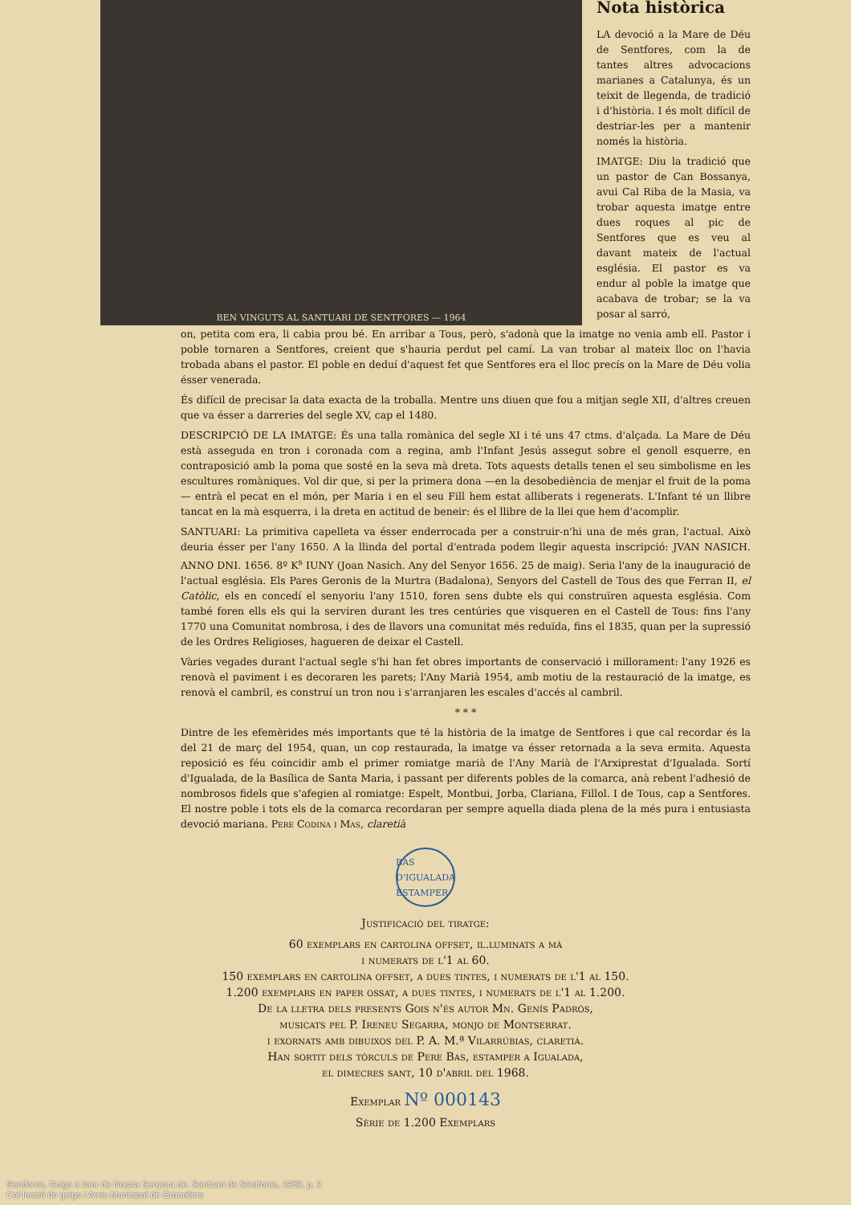BEN VINGUTS AL SANTUARI DE SENTFORES — 1964
Nota històrica
LA devoció a la Mare de Déu de Sentfores, com la de tantes altres advocacions marianes a Catalunya, és un teixit de llegenda, de tradició i d'història. I és molt difícil de destriar-les per a mantenir només la història.
IMATGE: Diu la tradició que un pastor de Can Bossanya, avui Cal Riba de la Masia, va trobar aquesta imatge entre dues roques al pic de Sentfores que es veu al davant mateix de l'actual església. El pastor es va endur al poble la imatge que acabava de trobar; se la va posar al sarró,
on, petita com era, li cabia prou bé. En arribar a Tous, però, s'adonà que la imatge no venia amb ell. Pastor i poble tornaren a Sentfores, creient que s'hauria perdut pel camí. La van trobar al mateix lloc on l'havia trobada abans el pastor. El poble en deduí d'aquest fet que Sentfores era el lloc precís on la Mare de Déu volia ésser venerada.
És difícil de precisar la data exacta de la troballa. Mentre uns diuen que fou a mitjan segle XII, d'altres creuen que va ésser a darreries del segle XV, cap el 1480.
DESCRIPCIÓ DE LA IMATGE: És una talla romànica del segle XI i té uns 47 ctms. d'alçada. La Mare de Déu està asseguda en tron i coronada com a regina, amb l'Infant Jesús assegut sobre el genoll esquerre, en contraposició amb la poma que sosté en la seva mà dreta. Tots aquests detalls tenen el seu simbolisme en les escultures romàniques. Vol dir que, si per la primera dona —en la desobediència de menjar el fruit de la poma— entrà el pecat en el món, per Maria i en el seu Fill hem estat alliberats i regenerats. L'Infant té un llibre tancat en la mà esquerra, i la dreta en actitud de beneir: és el llibre de la llei que hem d'acomplir.
SANTUARI: La primitiva capelleta va ésser enderrocada per a construir-n'hi una de més gran, l'actual. Això deuria ésser per l'any 1650. A la llinda del portal d'entrada podem llegir aquesta inscripció: JVAN NASICH. ANNO DNI. 1656. 8º K<sup>s</sup> IUNY (Joan Nasich. Any del Senyor 1656. 25 de maig). Seria l'any de la inauguració de l'actual església. Els Pares Geronis de la Murtra (Badalona), Senyors del Castell de Tous des que Ferran II, el Catòlic, els en concedí el senyoriu l'any 1510, foren sens dubte els qui construïren aquesta església. Com també foren ells els qui la serviren durant les tres centúries que visqueren en el Castell de Tous: fins l'any 1770 una Comunitat nombrosa, i des de llavors una comunitat més reduïda, fins el 1835, quan per la supressió de les Ordres Religioses, hagueren de deixar el Castell.
Vàries vegades durant l'actual segle s'hi han fet obres importants de conservació i millorament: l'any 1926 es renovà el paviment i es decoraren les parets; l'Any Marià 1954, amb motiu de la restauració de la imatge, es renovà el cambril, es construí un tron nou i s'arranjaren les escales d'accés al cambril.
* * *
Dintre de les efemèrides més importants que té la història de la imatge de Sentfores i que cal recordar és la del 21 de març del 1954, quan, un cop restaurada, la imatge va ésser retornada a la seva ermita. Aquesta reposició es féu coincidir amb el primer romiatge marià de l'Any Marià de l'Arxiprestat d'Igualada. Sortí d'Igualada, de la Basílica de Santa Maria, i passant per diferents pobles de la comarca, anà rebent l'adhesió de nombrosos fidels que s'afegien al romiatge: Espelt, Montbui, Jorba, Clariana, Fillol. I de Tous, cap a Sentfores. El nostre poble i tots els de la comarca recordaran per sempre aquella diada plena de la més pura i entusiasta devoció mariana. Pere Codina i Mas, claretià
BAS D'IGUALADA ESTAMPER
Justificació del tiratge:
60 exemplars en cartolina offset, il.luminats a mà
i numerats de l'1 al 60.
150 exemplars en cartolina offset, a dues tintes, i numerats de l'1 al 150.
1.200 exemplars en paper ossat, a dues tintes, i numerats de l'1 al 1.200.
De la lletra dels presents Gois n'és autor Mn. Genís Padrós,
musicats pel P. Ireneu Segarra, monjo de Montserrat.
i exornats amb dibuixos del P. A. M.ª Vilarrúbias, claretià.
Han sortit dels tòrculs de Pere Bas, estamper a Igualada,
el dimecres sant, 10 d'abril del 1968.
Exemplar Nº 000143
Sèrie de 1.200 Exemplars
Sentfores, Goigs a llaor de Nostra Senyora de. Santuari de Sentfores, 1968, p. 2
Col·lecció de goigs / Arxiu Municipal de Granollers